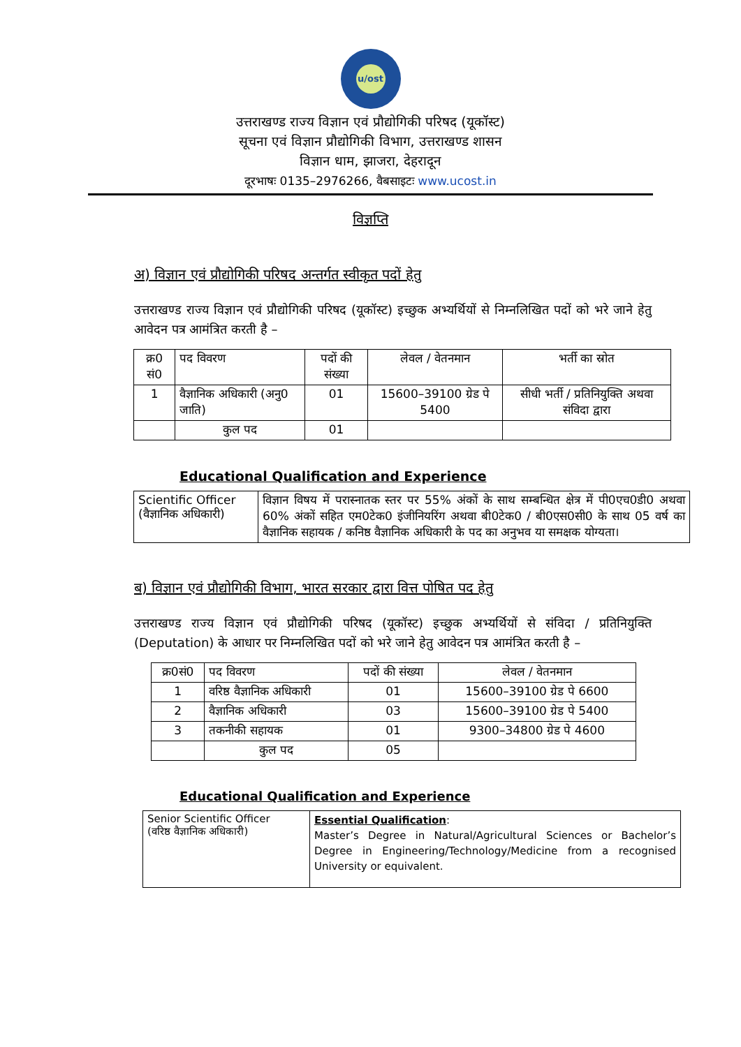u/ost
उत्तराखण्ड राज्य विज्ञान एवं प्रौद्योगिकी परिषद (यूकॉस्ट)
सूचना एवं विज्ञान प्रौद्योगिकी विभाग, उत्तराखण्ड शासन
विज्ञान धाम, झाजरा, देहरादून
दूरभाषः 0135–2976266, वैबसाइटः www.ucost.in
विज्ञप्ति
अ) विज्ञान एवं प्रौद्योगिकी परिषद अन्तर्गत स्वीकृत पदों हेतु
उत्तराखण्ड राज्य विज्ञान एवं प्रौद्योगिकी परिषद (यूकॉस्ट) इच्छुक अभ्यर्थियों से निम्नलिखित पदों को भरे जाने हेतु आवेदन पत्र आमंत्रित करती है –
| क्र0 सं0 | पद विवरण | पदों की संख्या | लेवल / वेतनमान | भर्ती का स्रोत |
| --- | --- | --- | --- | --- |
| 1 | वैज्ञानिक अधिकारी (अनु0 जाति) | 01 | 15600–39100 ग्रेड पे 5400 | सीधी भर्ती / प्रतिनियुक्ति अथवा संविदा द्वारा |
| | कुल पद | 01 | | |
Educational Qualification and Experience
| Scientific Officer (वैज्ञानिक अधिकारी) | विज्ञान विषय में परास्नातक स्तर पर 55% अंकों के साथ सम्बन्धित क्षेत्र में पी0एच0डी0 अथवा 60% अंकों सहित एम0टेक0 इंजीनियरिंग अथवा बी0टेक0 / बी0एस0सी0 के साथ 05 वर्ष का वैज्ञानिक सहायक / कनिष्ठ वैज्ञानिक अधिकारी के पद का अनुभव या समक्षक योग्यता। |
ब) विज्ञान एवं प्रौद्योगिकी विभाग, भारत सरकार द्वारा वित्त पोषित पद हेतु
उत्तराखण्ड राज्य विज्ञान एवं प्रौद्योगिकी परिषद (यूकॉस्ट) इच्छुक अभ्यर्थियों से संविदा / प्रतिनियुक्ति (Deputation) के आधार पर निम्नलिखित पदों को भरे जाने हेतु आवेदन पत्र आमंत्रित करती है –
| क्र0सं0 | पद विवरण | पदों की संख्या | लेवल / वेतनमान |
| --- | --- | --- | --- |
| 1 | वरिष्ठ वैज्ञानिक अधिकारी | 01 | 15600–39100 ग्रेड पे 6600 |
| 2 | वैज्ञानिक अधिकारी | 03 | 15600–39100 ग्रेड पे 5400 |
| 3 | तकनीकी सहायक | 01 | 9300–34800 ग्रेड पे 4600 |
| | कुल पद | 05 | |
Educational Qualification and Experience
| Senior Scientific Officer (वरिष्ठ वैज्ञानिक अधिकारी) | Essential Qualification : Master’s Degree in Natural/Agricultural Sciences or Bachelor’s Degree in Engineering/Technology/Medicine from a recognised University or equivalent. |